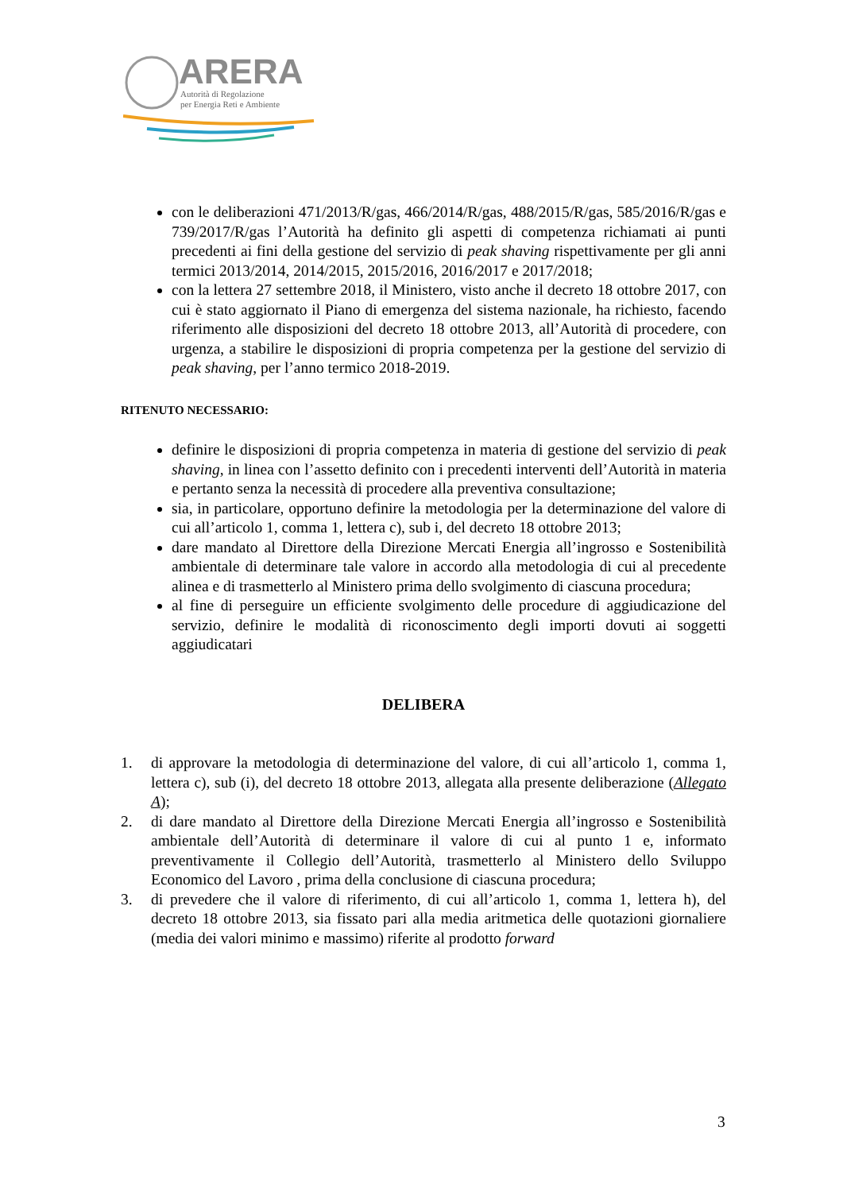ARERA
Autorità di Regolazione
per Energia Reti e Ambiente
con le deliberazioni 471/2013/R/gas, 466/2014/R/gas, 488/2015/R/gas, 585/2016/R/gas e 739/2017/R/gas l’Autorità ha definito gli aspetti di competenza richiamati ai punti precedenti ai fini della gestione del servizio di peak shaving rispettivamente per gli anni termici 2013/2014, 2014/2015, 2015/2016, 2016/2017 e 2017/2018;
con la lettera 27 settembre 2018, il Ministero, visto anche il decreto 18 ottobre 2017, con cui è stato aggiornato il Piano di emergenza del sistema nazionale, ha richiesto, facendo riferimento alle disposizioni del decreto 18 ottobre 2013, all’Autorità di procedere, con urgenza, a stabilire le disposizioni di propria competenza per la gestione del servizio di peak shaving, per l’anno termico 2018-2019.
RITENUTO NECESSARIO:
definire le disposizioni di propria competenza in materia di gestione del servizio di peak shaving, in linea con l’assetto definito con i precedenti interventi dell’Autorità in materia e pertanto senza la necessità di procedere alla preventiva consultazione;
sia, in particolare, opportuno definire la metodologia per la determinazione del valore di cui all’articolo 1, comma 1, lettera c), sub i, del decreto 18 ottobre 2013;
dare mandato al Direttore della Direzione Mercati Energia all’ingrosso e Sostenibilità ambientale di determinare tale valore in accordo alla metodologia di cui al precedente alinea e di trasmetterlo al Ministero prima dello svolgimento di ciascuna procedura;
al fine di perseguire un efficiente svolgimento delle procedure di aggiudicazione del servizio, definire le modalità di riconoscimento degli importi dovuti ai soggetti aggiudicatari
DELIBERA
1. di approvare la metodologia di determinazione del valore, di cui all’articolo 1, comma 1, lettera c), sub (i), del decreto 18 ottobre 2013, allegata alla presente deliberazione (Allegato A);
2. di dare mandato al Direttore della Direzione Mercati Energia all’ingrosso e Sostenibilità ambientale dell’Autorità di determinare il valore di cui al punto 1 e, informato preventivamente il Collegio dell’Autorità, trasmetterlo al Ministero dello Sviluppo Economico del Lavoro , prima della conclusione di ciascuna procedura;
3. di prevedere che il valore di riferimento, di cui all’articolo 1, comma 1, lettera h), del decreto 18 ottobre 2013, sia fissato pari alla media aritmetica delle quotazioni giornaliere (media dei valori minimo e massimo) riferite al prodotto forward
3